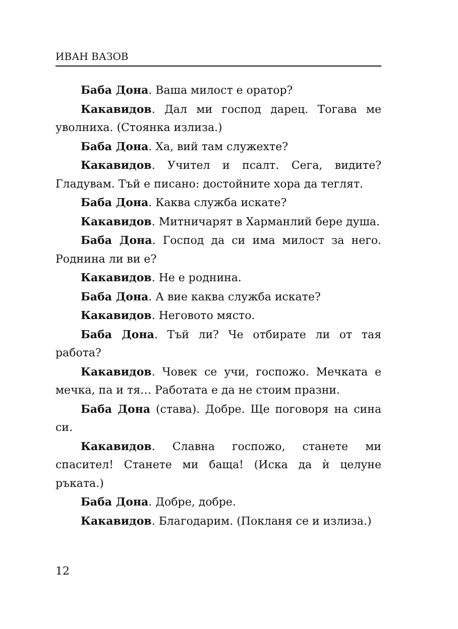ИВАН ВАЗОВ
Баба Дона. Ваша милост е оратор?
Какавидов. Дал ми господ дарец. Тогава ме уволниха. (Стоянка излиза.)
Баба Дона. Ха, вий там служехте?
Какавидов. Учител и псалт. Сега, видите? Гладувам. Тъй е писано: достойните хора да теглят.
Баба Дона. Каква служба искате?
Какавидов. Митничарят в Харманлий бере душа.
Баба Дона. Господ да си има милост за него. Роднина ли ви е?
Какавидов. Не е роднина.
Баба Дона. А вие каква служба искате?
Какавидов. Неговото място.
Баба Дона. Тъй ли? Че отбирате ли от тая работа?
Какавидов. Човек се учи, госпожо. Мечката е мечка, па и тя… Работата е да не стоим празни.
Баба Дона (става). Добре. Ще поговоря на сина си.
Какавидов. Славна госпожо, станете ми спасител! Станете ми баща! (Иска да ѝ целуне ръката.)
Баба Дона. Добре, добре.
Какавидов. Благодарим. (Покланя се и излиза.)
12